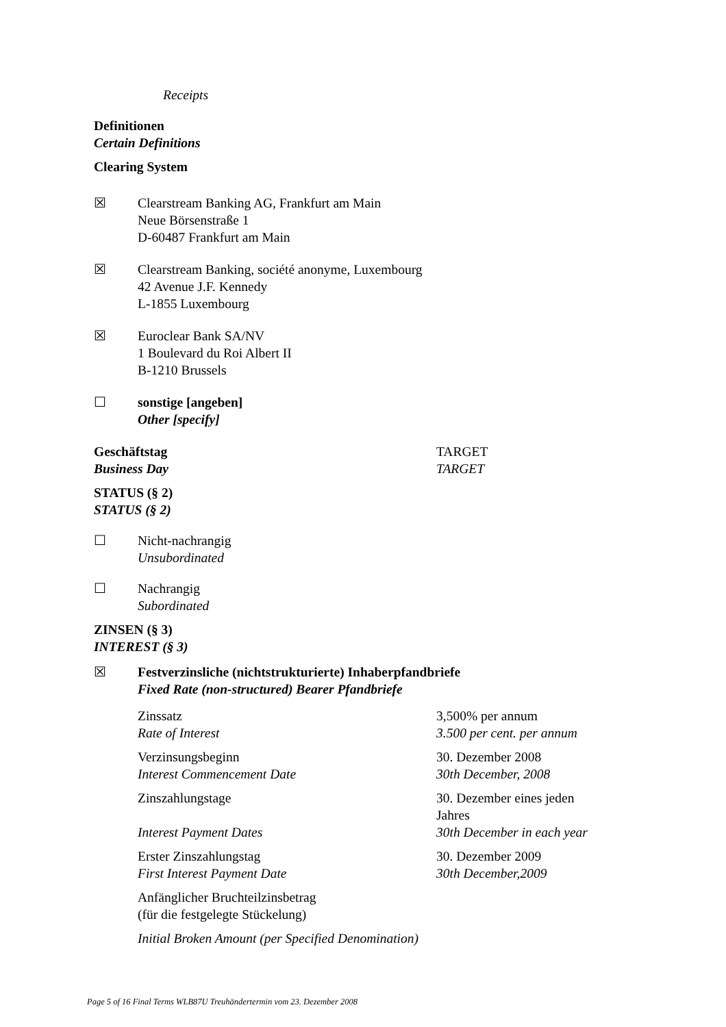Receipts
Definitionen
Certain Definitions
Clearing System
☒ Clearstream Banking AG, Frankfurt am Main
Neue Börsenstraße 1
D-60487 Frankfurt am Main
☒ Clearstream Banking, société anonyme, Luxembourg
42 Avenue J.F. Kennedy
L-1855 Luxembourg
☒ Euroclear Bank SA/NV
1 Boulevard du Roi Albert II
B-1210 Brussels
☐ sonstige [angeben]
Other [specify]
Geschäftstag
Business Day
TARGET
TARGET
STATUS (§ 2)
STATUS (§ 2)
☐ Nicht-nachrangig
Unsubordinated
☐ Nachrangig
Subordinated
ZINSEN (§ 3)
INTEREST (§ 3)
☒ Festverzinsliche (nichtstrukturierte) Inhaberpfandbriefe
Fixed Rate (non-structured) Bearer Pfandbriefe
Zinssatz
Rate of Interest
3,500% per annum
3.500 per cent. per annum
Verzinsungsbeginn
Interest Commencement Date
30. Dezember 2008
30th December, 2008
Zinszahlungstage
Interest Payment Dates
30. Dezember eines jeden Jahres
30th December in each year
Erster Zinszahlungstag
First Interest Payment Date
30. Dezember 2009
30th December,2009
Anfänglicher Bruchteilzinsbetrag
(für die festgelegte Stückelung)
Initial Broken Amount (per Specified Denomination)
Page 5 of 16 Final Terms WLB87U Treuhändertermin vom 23. Dezember 2008